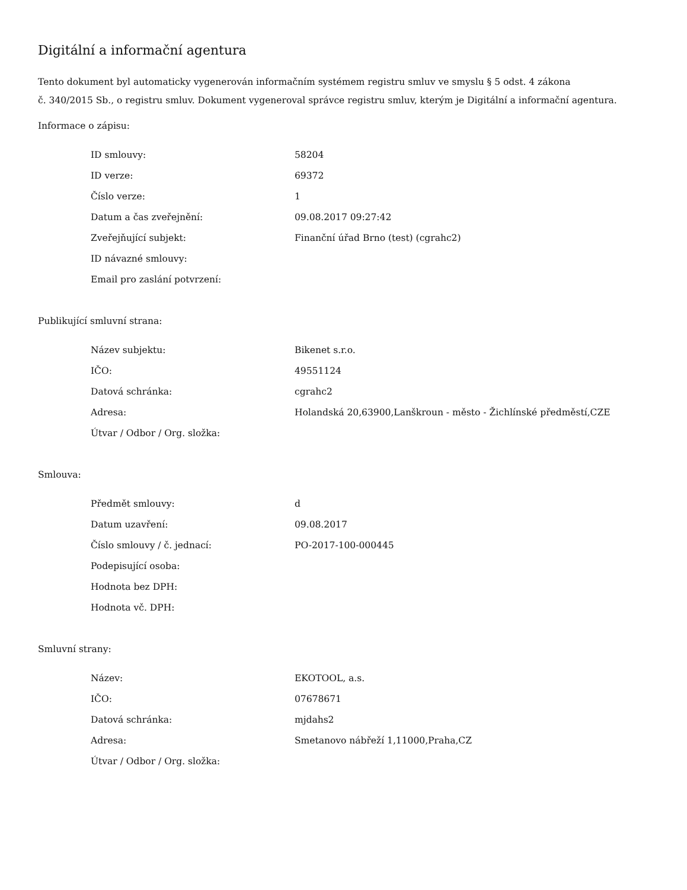Digitální a informační agentura
Tento dokument byl automaticky vygenerován informačním systémem registru smluv ve smyslu § 5 odst. 4 zákona
č. 340/2015 Sb., o registru smluv. Dokument vygeneroval správce registru smluv, kterým je Digitální a informační agentura.
Informace o zápisu:
| ID smlouvy: | 58204 |
| ID verze: | 69372 |
| Číslo verze: | 1 |
| Datum a čas zveřejnění: | 09.08.2017 09:27:42 |
| Zveřejňující subjekt: | Finanční úřad Brno (test) (cgrahc2) |
| ID návazné smlouvy: | |
| Email pro zaslání potvrzení: | |
Publikující smluvní strana:
| Název subjektu: | Bikenet s.r.o. |
| IČO: | 49551124 |
| Datová schránka: | cgrahc2 |
| Adresa: | Holandská 20,63900,Lanškroun - město - Žichlínské předměstí,CZE |
| Útvar / Odbor / Org. složka: | |
Smlouva:
| Předmět smlouvy: | d |
| Datum uzavření: | 09.08.2017 |
| Číslo smlouvy / č. jednací: | PO-2017-100-000445 |
| Podepisující osoba: | |
| Hodnota bez DPH: | |
| Hodnota vč. DPH: | |
Smluvní strany:
| Název: | EKOTOOL, a.s. |
| IČO: | 07678671 |
| Datová schránka: | mjdahs2 |
| Adresa: | Smetanovo nábřeží 1,11000,Praha,CZ |
| Útvar / Odbor / Org. složka: | |